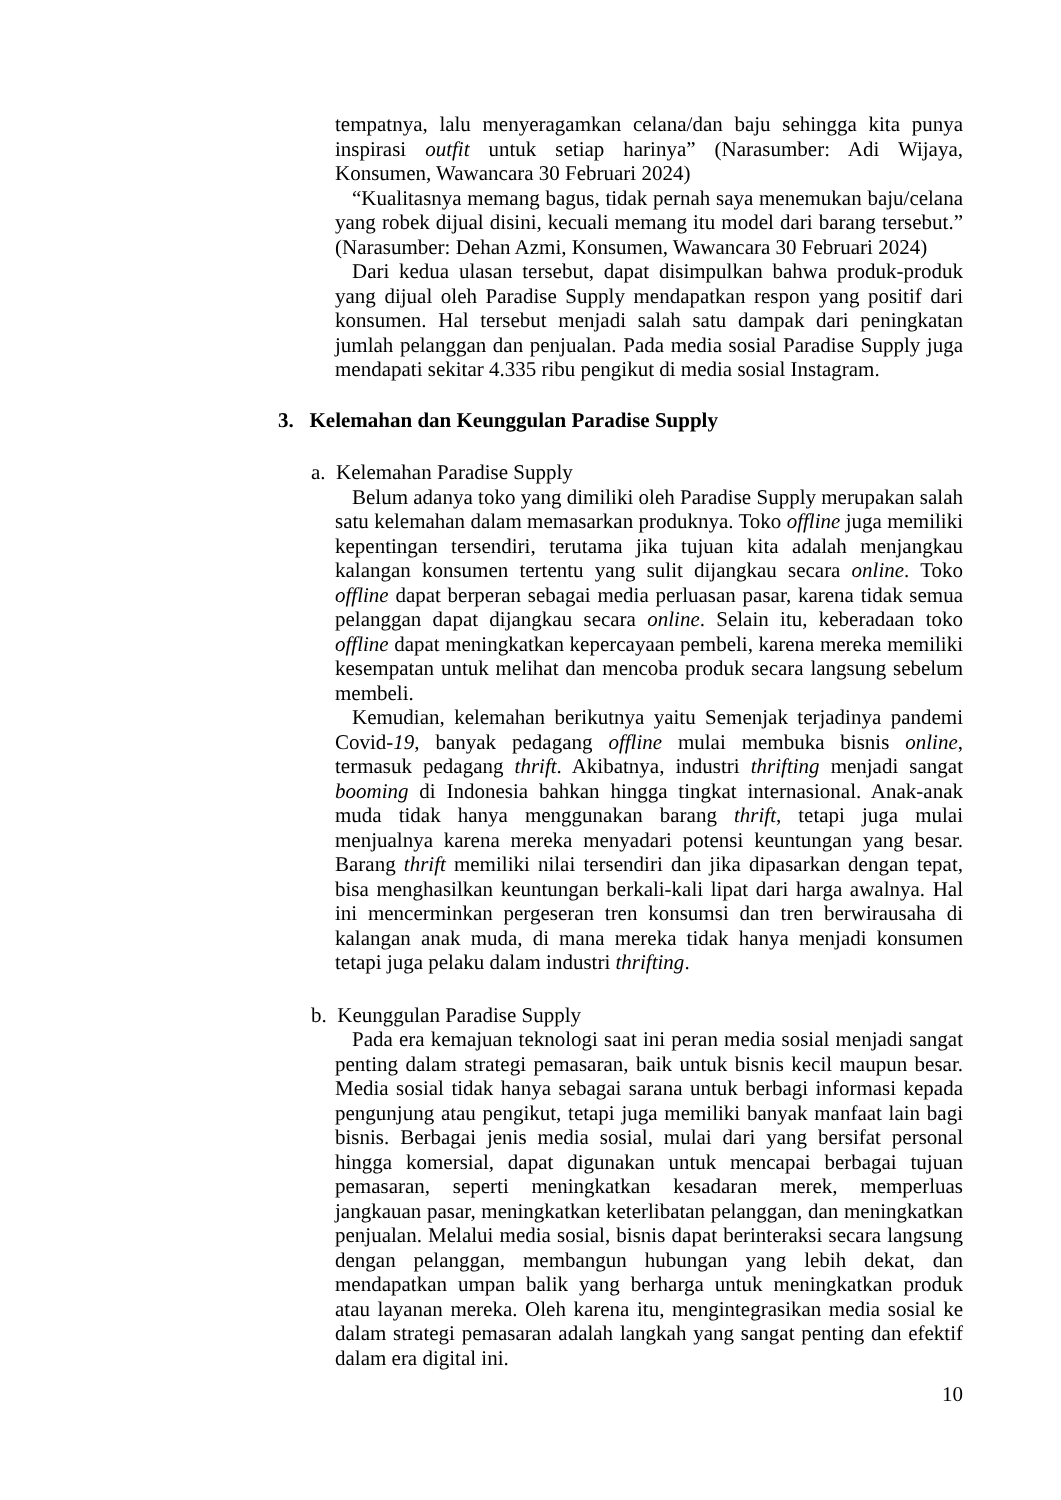tempatnya, lalu menyeragamkan celana/dan baju sehingga kita punya inspirasi outfit untuk setiap harinya” (Narasumber: Adi Wijaya, Konsumen, Wawancara 30 Februari 2024)
“Kualitasnya memang bagus, tidak pernah saya menemukan baju/celana yang robek dijual disini, kecuali memang itu model dari barang tersebut.” (Narasumber: Dehan Azmi, Konsumen, Wawancara 30 Februari 2024)
Dari kedua ulasan tersebut, dapat disimpulkan bahwa produk-produk yang dijual oleh Paradise Supply mendapatkan respon yang positif dari konsumen. Hal tersebut menjadi salah satu dampak dari peningkatan jumlah pelanggan dan penjualan. Pada media sosial Paradise Supply juga mendapati sekitar 4.335 ribu pengikut di media sosial Instagram.
3. Kelemahan dan Keunggulan Paradise Supply
a. Kelemahan Paradise Supply
Belum adanya toko yang dimiliki oleh Paradise Supply merupakan salah satu kelemahan dalam memasarkan produknya. Toko offline juga memiliki kepentingan tersendiri, terutama jika tujuan kita adalah menjangkau kalangan konsumen tertentu yang sulit dijangkau secara online. Toko offline dapat berperan sebagai media perluasan pasar, karena tidak semua pelanggan dapat dijangkau secara online. Selain itu, keberadaan toko offline dapat meningkatkan kepercayaan pembeli, karena mereka memiliki kesempatan untuk melihat dan mencoba produk secara langsung sebelum membeli.
Kemudian, kelemahan berikutnya yaitu Semenjak terjadinya pandemi Covid-19, banyak pedagang offline mulai membuka bisnis online, termasuk pedagang thrift. Akibatnya, industri thrifting menjadi sangat booming di Indonesia bahkan hingga tingkat internasional. Anak-anak muda tidak hanya menggunakan barang thrift, tetapi juga mulai menjualnya karena mereka menyadari potensi keuntungan yang besar. Barang thrift memiliki nilai tersendiri dan jika dipasarkan dengan tepat, bisa menghasilkan keuntungan berkali-kali lipat dari harga awalnya. Hal ini mencerminkan pergeseran tren konsumsi dan tren berwirausaha di kalangan anak muda, di mana mereka tidak hanya menjadi konsumen tetapi juga pelaku dalam industri thrifting.
b. Keunggulan Paradise Supply
Pada era kemajuan teknologi saat ini peran media sosial menjadi sangat penting dalam strategi pemasaran, baik untuk bisnis kecil maupun besar. Media sosial tidak hanya sebagai sarana untuk berbagi informasi kepada pengunjung atau pengikut, tetapi juga memiliki banyak manfaat lain bagi bisnis. Berbagai jenis media sosial, mulai dari yang bersifat personal hingga komersial, dapat digunakan untuk mencapai berbagai tujuan pemasaran, seperti meningkatkan kesadaran merek, memperluas jangkauan pasar, meningkatkan keterlibatan pelanggan, dan meningkatkan penjualan. Melalui media sosial, bisnis dapat berinteraksi secara langsung dengan pelanggan, membangun hubungan yang lebih dekat, dan mendapatkan umpan balik yang berharga untuk meningkatkan produk atau layanan mereka. Oleh karena itu, mengintegrasikan media sosial ke dalam strategi pemasaran adalah langkah yang sangat penting dan efektif dalam era digital ini.
10